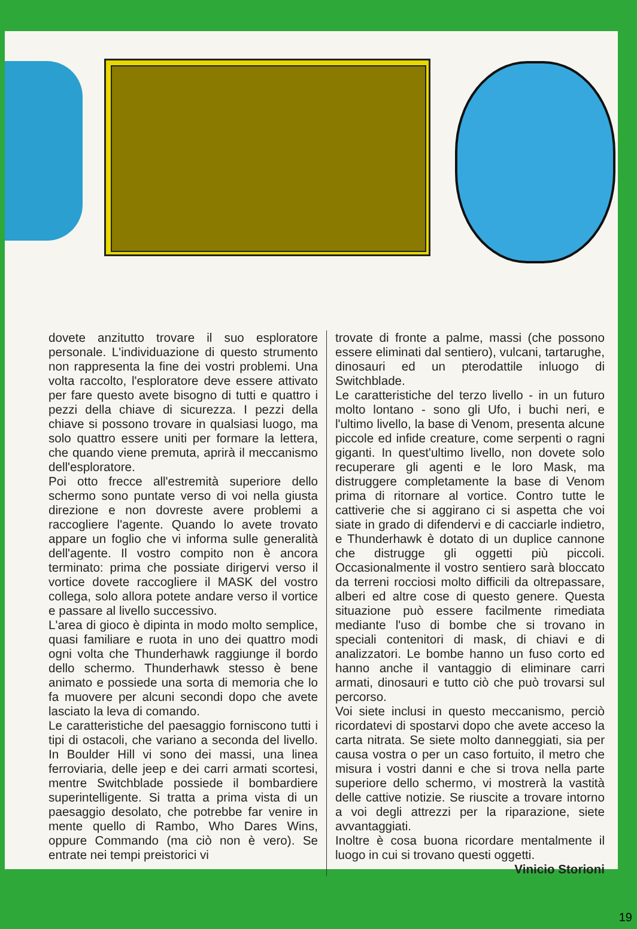dovete anzitutto trovare il suo esploratore personale. L'individuazione di questo strumento non rappresenta la fine dei vostri problemi. Una volta raccolto, l'esploratore deve essere attivato per fare questo avete bisogno di tutti e quattro i pezzi della chiave di sicurezza. I pezzi della chiave si possono trovare in qualsiasi luogo, ma solo quattro essere uniti per formare la lettera, che quando viene premuta, aprirà il meccanismo dell'esploratore.
Poi otto frecce all'estremità superiore dello schermo sono puntate verso di voi nella giusta direzione e non dovreste avere problemi a raccogliere l'agente. Quando lo avete trovato appare un foglio che vi informa sulle generalità dell'agente. Il vostro compito non è ancora terminato: prima che possiate dirigervi verso il vortice dovete raccogliere il MASK del vostro collega, solo allora potete andare verso il vortice e passare al livello successivo.
L'area di gioco è dipinta in modo molto semplice, quasi familiare e ruota in uno dei quattro modi ogni volta che Thunderhawk raggiunge il bordo dello schermo. Thunderhawk stesso è bene animato e possiede una sorta di memoria che lo fa muovere per alcuni secondi dopo che avete lasciato la leva di comando.
Le caratteristiche del paesaggio forniscono tutti i tipi di ostacoli, che variano a seconda del livello. In Boulder Hill vi sono dei massi, una linea ferroviaria, delle jeep e dei carri armati scortesi, mentre Switchblade possiede il bombardiere superintelligente. Si tratta a prima vista di un paesaggio desolato, che potrebbe far venire in mente quello di Rambo, Who Dares Wins, oppure Commando (ma ciò non è vero). Se entrate nei tempi preistorici vi
trovate di fronte a palme, massi (che possono essere eliminati dal sentiero), vulcani, tartarughe, dinosauri ed un pterodattile inluogo di Switchblade.
Le caratteristiche del terzo livello - in un futuro molto lontano - sono gli Ufo, i buchi neri, e l'ultimo livello, la base di Venom, presenta alcune piccole ed infide creature, come serpenti o ragni giganti. In quest'ultimo livello, non dovete solo recuperare gli agenti e le loro Mask, ma distruggere completamente la base di Venom prima di ritornare al vortice. Contro tutte le cattiverie che si aggirano ci si aspetta che voi siate in grado di difendervi e di cacciarle indietro, e Thunderhawk è dotato di un duplice cannone che distrugge gli oggetti più piccoli. Occasionalmente il vostro sentiero sarà bloccato da terreni rocciosi molto difficili da oltrepassare, alberi ed altre cose di questo genere. Questa situazione può essere facilmente rimediata mediante l'uso di bombe che si trovano in speciali contenitori di mask, di chiavi e di analizzatori. Le bombe hanno un fuso corto ed hanno anche il vantaggio di eliminare carri armati, dinosauri e tutto ciò che può trovarsi sul percorso.
Voi siete inclusi in questo meccanismo, perciò ricordatevi di spostarvi dopo che avete acceso la carta nitrata. Se siete molto danneggiati, sia per causa vostra o per un caso fortuito, il metro che misura i vostri danni e che si trova nella parte superiore dello schermo, vi mostrerà la vastità delle cattive notizie. Se riuscite a trovare intorno a voi degli attrezzi per la riparazione, siete avvantaggiati.
Inoltre è cosa buona ricordare mentalmente il luogo in cui si trovano questi oggetti.
Vinicio Storioni
19